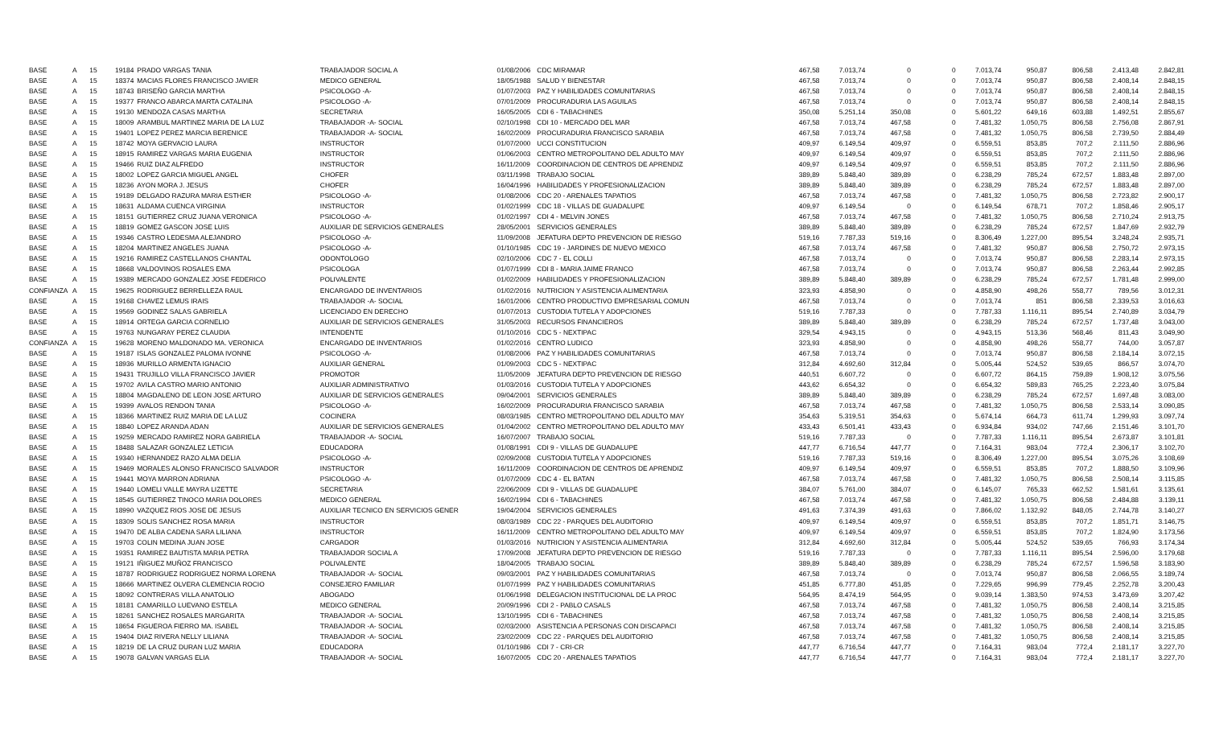| BASE | A | 15 | 19184 | PRADO VARGAS TANIA | TRABAJADOR SOCIAL A | 01/08/2006 | CDC MIRAMAR | 467,58 | 7.013,74 | 0 | 0 | 7.013,74 | 950,87 | 806,58 | 2.413,48 | 2.842,81 |
| BASE | A | 15 | 18374 | MACIAS FLORES FRANCISCO JAVIER | MEDICO GENERAL | 18/05/1988 | SALUD Y BIENESTAR | 467,58 | 7.013,74 | 0 | 0 | 7.013,74 | 950,87 | 806,58 | 2.408,14 | 2.848,15 |
| BASE | A | 15 | 18743 | BRISEÑO GARCIA MARTHA | PSICOLOGO -A- | 01/07/2003 | PAZ Y HABILIDADES COMUNITARIAS | 467,58 | 7.013,74 | 0 | 0 | 7.013,74 | 950,87 | 806,58 | 2.408,14 | 2.848,15 |
| BASE | A | 15 | 19377 | FRANCO ABARCA MARTA CATALINA | PSICOLOGO -A- | 07/01/2009 | PROCURADURIA LAS AGUILAS | 467,58 | 7.013,74 | 0 | 0 | 7.013,74 | 950,87 | 806,58 | 2.408,14 | 2.848,15 |
| BASE | A | 15 | 19130 | MENDOZA CASAS MARTHA | SECRETARIA | 16/05/2005 | CDI 6 - TABACHINES | 350,08 | 5.251,14 | 350,08 | 0 | 5.601,22 | 649,16 | 603,88 | 1.492,51 | 2.855,67 |
| BASE | A | 15 | 18009 | ARAMBUL MARTINEZ MARIA DE LA LUZ | TRABAJADOR -A- SOCIAL | 02/10/1998 | CDI 10 - MERCADO DEL MAR | 467,58 | 7.013,74 | 467,58 | 0 | 7.481,32 | 1.050,75 | 806,58 | 2.756,08 | 2.867,91 |
| BASE | A | 15 | 19401 | LOPEZ PEREZ MARCIA BERENICE | TRABAJADOR -A- SOCIAL | 16/02/2009 | PROCURADURIA FRANCISCO SARABIA | 467,58 | 7.013,74 | 467,58 | 0 | 7.481,32 | 1.050,75 | 806,58 | 2.739,50 | 2.884,49 |
| BASE | A | 15 | 18742 | MOYA GERVACIO LAURA | INSTRUCTOR | 01/07/2000 | UCCI CONSTITUCION | 409,97 | 6.149,54 | 409,97 | 0 | 6.559,51 | 853,85 | 707,2 | 2.111,50 | 2.886,96 |
| BASE | A | 15 | 18915 | RAMIREZ VARGAS MARIA EUGENIA | INSTRUCTOR | 01/06/2003 | CENTRO METROPOLITANO DEL ADULTO MAY | 409,97 | 6.149,54 | 409,97 | 0 | 6.559,51 | 853,85 | 707,2 | 2.111,50 | 2.886,96 |
| BASE | A | 15 | 19466 | RUIZ DIAZ ALFREDO | INSTRUCTOR | 16/11/2009 | COORDINACION DE CENTROS DE APRENDIZ | 409,97 | 6.149,54 | 409,97 | 0 | 6.559,51 | 853,85 | 707,2 | 2.111,50 | 2.886,96 |
| BASE | A | 15 | 18002 | LOPEZ GARCIA MIGUEL ANGEL | CHOFER | 03/11/1998 | TRABAJO SOCIAL | 389,89 | 5.848,40 | 389,89 | 0 | 6.238,29 | 785,24 | 672,57 | 1.883,48 | 2.897,00 |
| BASE | A | 15 | 18236 | AYON MORA J. JESUS | CHOFER | 16/04/1996 | HABILIDADES Y PROFESIONALIZACION | 389,89 | 5.848,40 | 389,89 | 0 | 6.238,29 | 785,24 | 672,57 | 1.883,48 | 2.897,00 |
| BASE | A | 15 | 19189 | DELGADO RAZURA MARIA ESTHER | PSICOLOGO -A- | 01/08/2006 | CDC 20 - ARENALES TAPATIOS | 467,58 | 7.013,74 | 467,58 | 0 | 7.481,32 | 1.050,75 | 806,58 | 2.723,82 | 2.900,17 |
| BASE | A | 15 | 18631 | ALDAMA CUENCA VIRGINIA | INSTRUCTOR | 01/02/1999 | CDC 18 - VILLAS DE GUADALUPE | 409,97 | 6.149,54 | 0 | 0 | 6.149,54 | 678,71 | 707,2 | 1.858,46 | 2.905,17 |
| BASE | A | 15 | 18151 | GUTIERREZ CRUZ JUANA VERONICA | PSICOLOGO -A- | 01/02/1997 | CDI 4 - MELVIN JONES | 467,58 | 7.013,74 | 467,58 | 0 | 7.481,32 | 1.050,75 | 806,58 | 2.710,24 | 2.913,75 |
| BASE | A | 15 | 18819 | GOMEZ GASCON JOSE LUIS | AUXILIAR DE SERVICIOS GENERALES | 28/05/2001 | SERVICIOS GENERALES | 389,89 | 5.848,40 | 389,89 | 0 | 6.238,29 | 785,24 | 672,57 | 1.847,69 | 2.932,79 |
| BASE | A | 15 | 19346 | CASTRO LEDESMA ALEJANDRO | PSICOLOGO -A- | 11/09/2008 | JEFATURA DEPTO PREVENCION DE RIESGO | 519,16 | 7.787,33 | 519,16 | 0 | 8.306,49 | 1.227,00 | 895,54 | 3.248,24 | 2.935,71 |
| BASE | A | 15 | 18204 | MARTINEZ ANGELES JUANA | PSICOLOGO -A- | 01/10/1985 | CDC 19 - JARDINES DE NUEVO MEXICO | 467,58 | 7.013,74 | 467,58 | 0 | 7.481,32 | 950,87 | 806,58 | 2.750,72 | 2.973,15 |
| BASE | A | 15 | 19216 | RAMIREZ CASTELLANOS CHANTAL | ODONTOLOGO | 02/10/2006 | CDC 7 - EL COLLI | 467,58 | 7.013,74 | 0 | 0 | 7.013,74 | 950,87 | 806,58 | 2.283,14 | 2.973,15 |
| BASE | A | 15 | 18668 | VALDOVINOS ROSALES EMA | PSICOLOGA | 01/07/1999 | CDI 8 - MARIA JAIME FRANCO | 467,58 | 7.013,74 | 0 | 0 | 7.013,74 | 950,87 | 806,58 | 2.263,44 | 2.992,85 |
| BASE | A | 15 | 19389 | MERCADO GONZALEZ JOSE FEDERICO | POLIVALENTE | 01/02/2009 | HABILIDADES Y PROFESIONALIZACION | 389,89 | 5.848,40 | 389,89 | 0 | 6.238,29 | 785,24 | 672,57 | 1.781,48 | 2.999,00 |
| CONFIANZA | A | 15 | 19625 | RODRIGUEZ BERRELLEZA RAUL | ENCARGADO DE INVENTARIOS | 01/02/2016 | NUTRICION Y ASISTENCIA ALIMENTARIA | 323,93 | 4.858,90 | 0 | 0 | 4.858,90 | 498,26 | 558,77 | 789,56 | 3.012,31 |
| BASE | A | 15 | 19168 | CHAVEZ LEMUS IRAIS | TRABAJADOR -A- SOCIAL | 16/01/2006 | CENTRO PRODUCTIVO EMPRESARIAL COMUN | 467,58 | 7.013,74 | 0 | 0 | 7.013,74 | 851 | 806,58 | 2.339,53 | 3.016,63 |
| BASE | A | 15 | 19569 | GODINEZ SALAS GABRIELA | LICENCIADO EN DERECHO | 01/07/2013 | CUSTODIA TUTELA Y ADOPCIONES | 519,16 | 7.787,33 | 0 | 0 | 7.787,33 | 1.116,11 | 895,54 | 2.740,89 | 3.034,79 |
| BASE | A | 15 | 18914 | ORTEGA GARCIA CORNELIO | AUXILIAR DE SERVICIOS GENERALES | 31/05/2003 | RECURSOS FINANCIEROS | 389,89 | 5.848,40 | 389,89 | 0 | 6.238,29 | 785,24 | 672,57 | 1.737,48 | 3.043,00 |
| BASE | A | 15 | 19763 | NUNGARAY PEREZ CLAUDIA | INTENDENTE | 01/10/2016 | CDC 5 - NEXTIPAC | 329,54 | 4.943,15 | 0 | 0 | 4.943,15 | 513,36 | 568,46 | 811,43 | 3.049,90 |
| CONFIANZA | A | 15 | 19628 | MORENO MALDONADO MA. VERONICA | ENCARGADO DE INVENTARIOS | 01/02/2016 | CENTRO LUDICO | 323,93 | 4.858,90 | 0 | 0 | 4.858,90 | 498,26 | 558,77 | 744,00 | 3.057,87 |
| BASE | A | 15 | 19187 | ISLAS GONZALEZ PALOMA IVONNE | PSICOLOGO -A- | 01/08/2006 | PAZ Y HABILIDADES COMUNITARIAS | 467,58 | 7.013,74 | 0 | 0 | 7.013,74 | 950,87 | 806,58 | 2.184,14 | 3.072,15 |
| BASE | A | 15 | 18936 | MURILLO ARMENTA IGNACIO | AUXILIAR GENERAL | 01/09/2003 | CDC 5 - NEXTIPAC | 312,84 | 4.692,60 | 312,84 | 0 | 5.005,44 | 524,52 | 539,65 | 866,57 | 3.074,70 |
| BASE | A | 15 | 19431 | TRUJILLO VILLA FRANCISCO JAVIER | PROMOTOR | 11/05/2009 | JEFATURA DEPTO PREVENCION DE RIESGO | 440,51 | 6.607,72 | 0 | 0 | 6.607,72 | 864,15 | 759,89 | 1.908,12 | 3.075,56 |
| BASE | A | 15 | 19702 | AVILA CASTRO MARIO ANTONIO | AUXILIAR ADMINISTRATIVO | 01/03/2016 | CUSTODIA TUTELA Y ADOPCIONES | 443,62 | 6.654,32 | 0 | 0 | 6.654,32 | 589,83 | 765,25 | 2.223,40 | 3.075,84 |
| BASE | A | 15 | 18804 | MAGDALENO DE LEON JOSE ARTURO | AUXILIAR DE SERVICIOS GENERALES | 09/04/2001 | SERVICIOS GENERALES | 389,89 | 5.848,40 | 389,89 | 0 | 6.238,29 | 785,24 | 672,57 | 1.697,48 | 3.083,00 |
| BASE | A | 15 | 19399 | AVALOS RENDON TANIA | PSICOLOGO -A- | 16/02/2009 | PROCURADURIA FRANCISCO SARABIA | 467,58 | 7.013,74 | 467,58 | 0 | 7.481,32 | 1.050,75 | 806,58 | 2.533,14 | 3.090,85 |
| BASE | A | 15 | 18366 | MARTINEZ RUIZ MARIA DE LA LUZ | COCINERA | 08/03/1985 | CENTRO METROPOLITANO DEL ADULTO MAY | 354,63 | 5.319,51 | 354,63 | 0 | 5.674,14 | 664,73 | 611,74 | 1.299,93 | 3.097,74 |
| BASE | A | 15 | 18840 | LOPEZ ARANDA ADAN | AUXILIAR DE SERVICIOS GENERALES | 01/04/2002 | CENTRO METROPOLITANO DEL ADULTO MAY | 433,43 | 6.501,41 | 433,43 | 0 | 6.934,84 | 934,02 | 747,66 | 2.151,46 | 3.101,70 |
| BASE | A | 15 | 19259 | MERCADO RAMIREZ NORA GABRIELA | TRABAJADOR -A- SOCIAL | 16/07/2007 | TRABAJO SOCIAL | 519,16 | 7.787,33 | 0 | 0 | 7.787,33 | 1.116,11 | 895,54 | 2.673,87 | 3.101,81 |
| BASE | A | 15 | 18488 | SALAZAR GONZALEZ LETICIA | EDUCADORA | 01/08/1991 | CDI 9 - VILLAS DE GUADALUPE | 447,77 | 6.716,54 | 447,77 | 0 | 7.164,31 | 983,04 | 772,4 | 2.306,17 | 3.102,70 |
| BASE | A | 15 | 19340 | HERNANDEZ RAZO ALMA DELIA | PSICOLOGO -A- | 02/09/2008 | CUSTODIA TUTELA Y ADOPCIONES | 519,16 | 7.787,33 | 519,16 | 0 | 8.306,49 | 1.227,00 | 895,54 | 3.075,26 | 3.108,69 |
| BASE | A | 15 | 19469 | MORALES ALONSO FRANCISCO SALVADOR | INSTRUCTOR | 16/11/2009 | COORDINACION DE CENTROS DE APRENDIZ | 409,97 | 6.149,54 | 409,97 | 0 | 6.559,51 | 853,85 | 707,2 | 1.888,50 | 3.109,96 |
| BASE | A | 15 | 19441 | MOYA MARRON ADRIANA | PSICOLOGO -A- | 01/07/2009 | CDC 4 - EL BATAN | 467,58 | 7.013,74 | 467,58 | 0 | 7.481,32 | 1.050,75 | 806,58 | 2.508,14 | 3.115,85 |
| BASE | A | 15 | 19440 | LOMELI VALLE MAYRA LIZETTE | SECRETARIA | 22/06/2009 | CDI 9 - VILLAS DE GUADALUPE | 384,07 | 5.761,00 | 384,07 | 0 | 6.145,07 | 765,33 | 662,52 | 1.581,61 | 3.135,61 |
| BASE | A | 15 | 18545 | GUTIERREZ TINOCO MARIA DOLORES | MEDICO GENERAL | 16/02/1994 | CDI 6 - TABACHINES | 467,58 | 7.013,74 | 467,58 | 0 | 7.481,32 | 1.050,75 | 806,58 | 2.484,88 | 3.139,11 |
| BASE | A | 15 | 18990 | VAZQUEZ RIOS JOSE DE JESUS | AUXILIAR TECNICO EN SERVICIOS GENER | 19/04/2004 | SERVICIOS GENERALES | 491,63 | 7.374,39 | 491,63 | 0 | 7.866,02 | 1.132,92 | 848,05 | 2.744,78 | 3.140,27 |
| BASE | A | 15 | 18309 | SOLIS SANCHEZ ROSA MARIA | INSTRUCTOR | 08/03/1989 | CDC 22 - PARQUES DEL AUDITORIO | 409,97 | 6.149,54 | 409,97 | 0 | 6.559,51 | 853,85 | 707,2 | 1.851,71 | 3.146,75 |
| BASE | A | 15 | 19470 | DE ALBA CADENA SARA LILIANA | INSTRUCTOR | 16/11/2009 | CENTRO METROPOLITANO DEL ADULTO MAY | 409,97 | 6.149,54 | 409,97 | 0 | 6.559,51 | 853,85 | 707,2 | 1.824,90 | 3.173,56 |
| BASE | A | 15 | 19703 | COLIN MEDINA JUAN JOSE | CARGADOR | 01/03/2016 | NUTRICION Y ASISTENCIA ALIMENTARIA | 312,84 | 4.692,60 | 312,84 | 0 | 5.005,44 | 524,52 | 539,65 | 766,93 | 3.174,34 |
| BASE | A | 15 | 19351 | RAMIREZ BAUTISTA MARIA PETRA | TRABAJADOR SOCIAL A | 17/09/2008 | JEFATURA DEPTO PREVENCION DE RIESGO | 519,16 | 7.787,33 | 0 | 0 | 7.787,33 | 1.116,11 | 895,54 | 2.596,00 | 3.179,68 |
| BASE | A | 15 | 19121 | IÑIGUEZ MUÑOZ FRANCISCO | POLIVALENTE | 18/04/2005 | TRABAJO SOCIAL | 389,89 | 5.848,40 | 389,89 | 0 | 6.238,29 | 785,24 | 672,57 | 1.596,58 | 3.183,90 |
| BASE | A | 15 | 18787 | RODRIGUEZ RODRIGUEZ NORMA LORENA | TRABAJADOR -A- SOCIAL | 09/03/2001 | PAZ Y HABILIDADES COMUNITARIAS | 467,58 | 7.013,74 | 0 | 0 | 7.013,74 | 950,87 | 806,58 | 2.066,55 | 3.189,74 |
| BASE | A | 15 | 18666 | MARTINEZ OLVERA CLEMENCIA ROCIO | CONSEJERO FAMILIAR | 01/07/1999 | PAZ Y HABILIDADES COMUNITARIAS | 451,85 | 6.777,80 | 451,85 | 0 | 7.229,65 | 996,99 | 779,45 | 2.252,78 | 3.200,43 |
| BASE | A | 15 | 18092 | CONTRERAS VILLA ANATOLIO | ABOGADO | 01/06/1998 | DELEGACION INSTITUCIONAL DE LA PROC | 564,95 | 8.474,19 | 564,95 | 0 | 9.039,14 | 1.383,50 | 974,53 | 3.473,69 | 3.207,42 |
| BASE | A | 15 | 18181 | CAMARILLO LUEVANO ESTELA | MEDICO GENERAL | 20/09/1996 | CDI 2 - PABLO CASALS | 467,58 | 7.013,74 | 467,58 | 0 | 7.481,32 | 1.050,75 | 806,58 | 2.408,14 | 3.215,85 |
| BASE | A | 15 | 18261 | SANCHEZ ROSALES MARGARITA | TRABAJADOR -A- SOCIAL | 13/10/1995 | CDI 6 - TABACHINES | 467,58 | 7.013,74 | 467,58 | 0 | 7.481,32 | 1.050,75 | 806,58 | 2.408,14 | 3.215,85 |
| BASE | A | 15 | 18654 | FIGUEROA FIERRO MA. ISABEL | TRABAJADOR -A- SOCIAL | 02/03/2000 | ASISTENCIA A PERSONAS CON DISCAPACI | 467,58 | 7.013,74 | 467,58 | 0 | 7.481,32 | 1.050,75 | 806,58 | 2.408,14 | 3.215,85 |
| BASE | A | 15 | 19404 | DIAZ RIVERA NELLY LILIANA | TRABAJADOR -A- SOCIAL | 23/02/2009 | CDC 22 - PARQUES DEL AUDITORIO | 467,58 | 7.013,74 | 467,58 | 0 | 7.481,32 | 1.050,75 | 806,58 | 2.408,14 | 3.215,85 |
| BASE | A | 15 | 18219 | DE LA CRUZ DURAN LUZ MARIA | EDUCADORA | 01/10/1986 | CDI 7 - CRI-CR | 447,77 | 6.716,54 | 447,77 | 0 | 7.164,31 | 983,04 | 772,4 | 2.181,17 | 3.227,70 |
| BASE | A | 15 | 19078 | GALVAN VARGAS ELIA | TRABAJADOR -A- SOCIAL | 16/07/2005 | CDC 20 - ARENALES TAPATIOS | 447,77 | 6.716,54 | 447,77 | 0 | 7.164,31 | 983,04 | 772,4 | 2.181,17 | 3.227,70 |